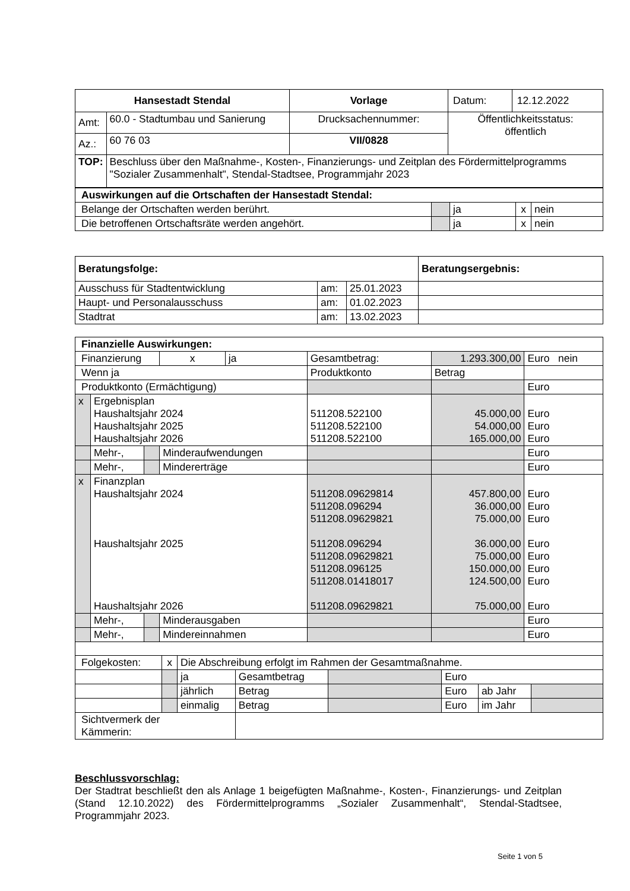| Hansestadt Stendal | | Vorlage | Datum: | 12.12.2022 |
| Amt: | 60.0 - Stadtumbau und Sanierung | Drucksachennummer: | Öffentlichkeitsstatus: öffentlich | |
| Az.: | 60 76 03 | VII/0828 | | |
| TOP: | Beschluss über den Maßnahme-, Kosten-, Finanzierungs- und Zeitplan des Fördermittelprogramms "Sozialer Zusammenhalt", Stendal-Stadtsee, Programmjahr 2023 | | | |
| Auswirkungen auf die Ortschaften der Hansestadt Stendal: | | | | |
| Belange der Ortschaften werden berührt. | | ja | x | nein |
| Die betroffenen Ortschaftsräte werden angehört. | | ja | x | nein |
| Beratungsfolge: | | | Beratungsergebnis: |
| Ausschuss für Stadtentwicklung | am: | 25.01.2023 | |
| Haupt- und Personalausschuss | am: | 01.02.2023 | |
| Stadtrat | am: | 13.02.2023 | |
| Finanzielle Auswirkungen: | | | | | | | |
| Finanzierung | | | x | ja | Gesamtbetrag: | 1.293.300,00 | Euro nein |
| Wenn ja | | | | | Produktkonto | Betrag | |
| Produktkonto (Ermächtigung) | | | | | | | Euro |
| x | Ergebnisplan Haushaltsjahr 2024 Haushaltsjahr 2025 Haushaltsjahr 2026 | | | | 511208.522100 511208.522100 511208.522100 | 45.000,00 54.000,00 165.000,00 | Euro Euro Euro |
| | Mehr-, | | Minderaufwendungen | | | | Euro |
| | Mehr-, | | Mindererträge | | | | Euro |
| x | Finanzplan Haushaltsjahr 2024 Haushaltsjahr 2025 Haushaltsjahr 2026 | | | | 511208.09629814 511208.096294 511208.09629821 511208.096294 511208.09629821 511208.096125 511208.01418017 511208.09629821 | 457.800,00 36.000,00 75.000,00 36.000,00 75.000,00 150.000,00 124.500,00 75.000,00 | Euro Euro Euro Euro Euro Euro Euro Euro |
| | Mehr-, | | Minderausgaben | | | | Euro |
| | Mehr-, | | Mindereinnahmen | | | | Euro |
| Folgekosten: | x | Die Abschreibung erfolgt im Rahmen der Gesamtmaßnahme. | | | | | |
| | | ja | Gesamtbetrag | | Euro | | |
| | | jährlich | Betrag | | Euro | ab Jahr | |
| | | einmalig | Betrag | | Euro | im Jahr | |
| Sichtvermerk der Kämmerin: | | | | | | | |
Beschlussvorschlag:
Der Stadtrat beschließt den als Anlage 1 beigefügten Maßnahme-, Kosten-, Finanzierungs- und Zeitplan (Stand 12.10.2022) des Fördermittelprogramms „Sozialer Zusammenhalt“, Stendal-Stadtsee, Programmjahr 2023.
Seite 1 von 5